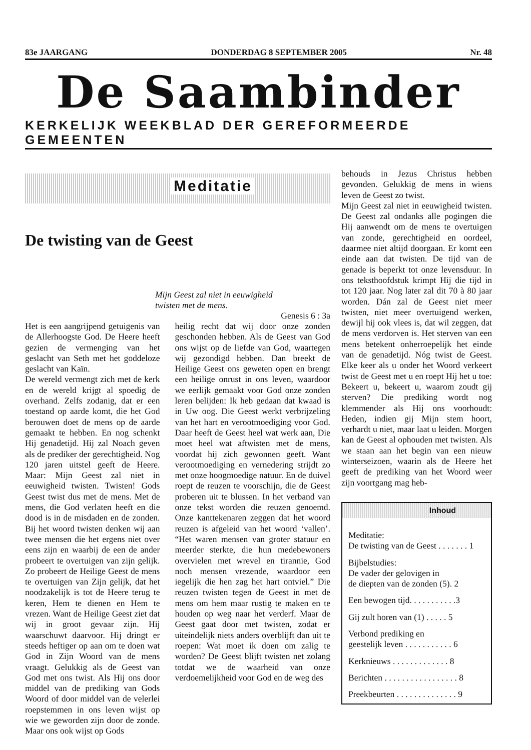83e JAARGANG DONDERDAG 8 SEPTEMBER 2005 Nr. 48
De Saambinder
KERKELIJK WEEKBLAD DER GEREFORMEERDE GEMEENTEN
Meditatie
De twisting van de Geest
Mijn Geest zal niet in eeuwigheid
twisten met de mens.
Genesis 6 : 3a
Het is een aangrijpend getuigenis van de Allerhoogste God. De Heere heeft gezien de vermenging van het geslacht van Seth met het goddeloze geslacht van Kaïn.
De wereld vermengt zich met de kerk en de wereld krijgt al spoedig de overhand. Zelfs zodanig, dat er een toestand op aarde komt, die het God berouwen doet de mens op de aarde gemaakt te hebben. En nog schenkt Hij genadetijd. Hij zal Noach geven als de prediker der gerechtigheid. Nog 120 jaren uitstel geeft de Heere. Maar: Mijn Geest zal niet in eeuwigheid twisten. Twisten! Gods Geest twist dus met de mens. Met de mens, die God verlaten heeft en die dood is in de misdaden en de zonden. Bij het woord twisten denken wij aan twee mensen die het ergens niet over eens zijn en waarbij de een de ander probeert te overtuigen van zijn gelijk. Zo probeert de Heilige Geest de mens te overtuigen van Zijn gelijk, dat het noodzakelijk is tot de Heere terug te keren, Hem te dienen en Hem te vrezen. Want de Heilige Geest ziet dat wij in groot gevaar zijn. Hij waarschuwt daarvoor. Hij dringt er steeds heftiger op aan om te doen wat God in Zijn Woord van de mens vraagt. Gelukkig als de Geest van God met ons twist. Als Hij ons door middel van de prediking van Gods Woord of door middel van de velerlei roepstemmen in ons leven wijst op wie we geworden zijn door de zonde. Maar ons ook wijst op Gods
heilig recht dat wij door onze zonden geschonden hebben. Als de Geest van God ons wijst op de liefde van God, waartegen wij gezondigd hebben. Dan breekt de Heilige Geest ons geweten open en brengt een heilige onrust in ons leven, waardoor we eerlijk gemaakt voor God onze zonden leren belijden: Ik heb gedaan dat kwaad is in Uw oog. Die Geest werkt verbrijzeling van het hart en verootmoediging voor God. Daar heeft de Geest heel wat werk aan, Die moet heel wat aftwisten met de mens, voordat hij zich gewonnen geeft. Want verootmoediging en vernedering strijdt zo met onze hoogmoedige natuur. En de duivel roept de reuzen te voorschijn, die de Geest proberen uit te blussen. In het verband van onze tekst worden die reuzen genoemd. Onze kanttekenaren zeggen dat het woord reuzen is afgeleid van het woord ‘vallen’. “Het waren mensen van groter statuur en meerder sterkte, die hun medebewoners overvielen met wrevel en tirannie, God noch mensen vrezende, waardoor een iegelijk die hen zag het hart ontviel.” Die reuzen twisten tegen de Geest in met de mens om hem maar rustig te maken en te houden op weg naar het verderf. Maar de Geest gaat door met twisten, zodat er uiteindelijk niets anders overblijft dan uit te roepen: Wat moet ik doen om zalig te worden? De Geest blijft twisten net zolang totdat we de waarheid van onze verdoemelijkheid voor God en de weg des
behouds in Jezus Christus hebben gevonden. Gelukkig de mens in wiens leven de Geest zo twist.
Mijn Geest zal niet in eeuwigheid twisten. De Geest zal ondanks alle pogingen die Hij aanwendt om de mens te overtuigen van zonde, gerechtigheid en oordeel, daarmee niet altijd doorgaan. Er komt een einde aan dat twisten. De tijd van de genade is beperkt tot onze levensduur. In ons teksthoofdstuk krimpt Hij die tijd in tot 120 jaar. Nog later zal dit 70 à 80 jaar worden. Dán zal de Geest niet meer twisten, niet meer overtuigend werken, dewijl hij ook vlees is, dat wil zeggen, dat de mens verdorven is. Het sterven van een mens betekent onherroepelijk het einde van de genadetijd. Nóg twist de Geest. Elke keer als u onder het Woord verkeert twist de Geest met u en roept Hij het u toe: Bekeert u, bekeert u, waarom zoudt gij sterven? Die prediking wordt nog klemmender als Hij ons voorhoudt: Heden, indien gij Mijn stem hoort, verhardt u niet, maar laat u leiden. Morgen kan de Geest al ophouden met twisten. Als we staan aan het begin van een nieuw winterseizoen, waarin als de Heere het geeft de prediking van het Woord weer zijn voortgang mag heb-
Inhoud
Meditatie:
De twisting van de Geest . . . . . . . 1
Bijbelstudies:
De vader der gelovigen in
de diepten van de zonden (5). 2
Een bewogen tijd. . . . . . . . . . .3
Gij zult horen van (1) . . . . . 5
Verbond prediking en
geestelijk leven . . . . . . . . . . . 6
Kerknieuws . . . . . . . . . . . . . 8
Berichten . . . . . . . . . . . . . . . . . 8
Preekbeurten . . . . . . . . . . . . . . 9